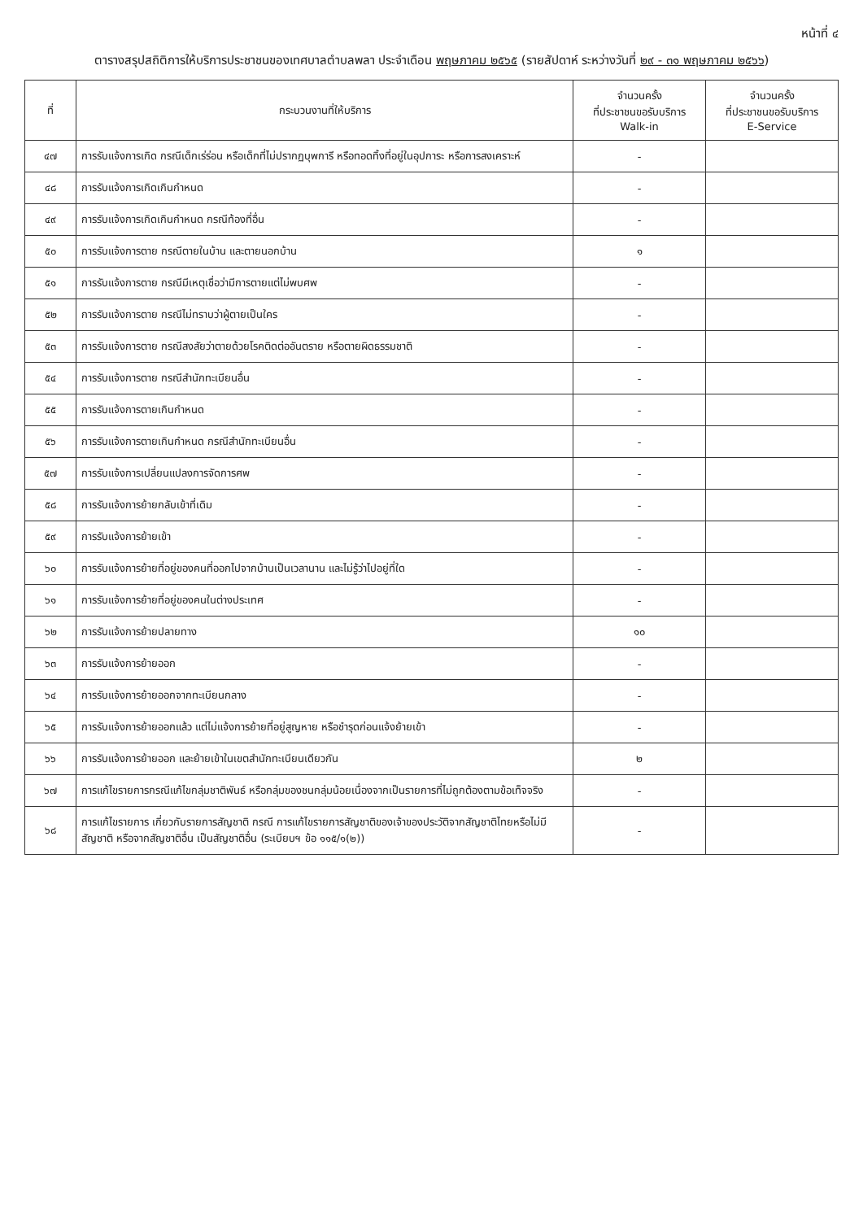หน้าที่ ๔
ตารางสรุปสถิติการให้บริการประชาชนของเทศบาลตำบลพลา ประจำเดือน พฤษภาคม ๒๕๖๕ (รายสัปดาห์ ระหว่างวันที่ ๒๙ - ๓๑ พฤษภาคม ๒๕๖๖)
| ที่ | กระบวนงานที่ให้บริการ | จำนวนครั้ง ที่ประชาชนขอรับบริการ Walk-in | จำนวนครั้ง ที่ประชาชนขอรับบริการ E-Service |
| --- | --- | --- | --- |
| ๔๗ | การรับแจ้งการเกิด กรณีเด็กเร่ร่อน หรือเด็กที่ไม่ปรากฏบุพการี หรือทอดทิ้งที่อยู่ในอุปการะ หรือการสงเคราะห์ | - | |
| ๔๘ | การรับแจ้งการเกิดเกินกำหนด | - | |
| ๔๙ | การรับแจ้งการเกิดเกินกำหนด กรณีท้องที่อื่น | - | |
| ๕๐ | การรับแจ้งการตาย กรณีตายในบ้าน และตายนอกบ้าน | ๑ | |
| ๕๑ | การรับแจ้งการตาย กรณีมีเหตุเชื่อว่ามีการตายแต่ไม่พบศพ | - | |
| ๕๒ | การรับแจ้งการตาย กรณีไม่ทราบว่าผู้ตายเป็นใคร | - | |
| ๕๓ | การรับแจ้งการตาย กรณีสงสัยว่าตายด้วยโรคติดต่ออันตราย หรือตายผิดธรรมชาติ | - | |
| ๕๔ | การรับแจ้งการตาย กรณีสำนักทะเบียนอื่น | - | |
| ๕๕ | การรับแจ้งการตายเกินกำหนด | - | |
| ๕๖ | การรับแจ้งการตายเกินกำหนด กรณีสำนักทะเบียนอื่น | - | |
| ๕๗ | การรับแจ้งการเปลี่ยนแปลงการจัดการศพ | - | |
| ๕๘ | การรับแจ้งการย้ายกลับเข้าที่เดิม | - | |
| ๕๙ | การรับแจ้งการย้ายเข้า | - | |
| ๖๐ | การรับแจ้งการย้ายที่อยู่ของคนที่ออกไปจากบ้านเป็นเวลานาน และไม่รู้ว่าไปอยู่ที่ใด | - | |
| ๖๑ | การรับแจ้งการย้ายที่อยู่ของคนในต่างประเทศ | - | |
| ๖๒ | การรับแจ้งการย้ายปลายทาง | ๑๐ | |
| ๖๓ | การรับแจ้งการย้ายออก | - | |
| ๖๔ | การรับแจ้งการย้ายออกจากทะเบียนกลาง | - | |
| ๖๕ | การรับแจ้งการย้ายออกแล้ว แต่ไม่แจ้งการย้ายที่อยู่สูญหาย หรือชำรุดก่อนแจ้งย้ายเข้า | - | |
| ๖๖ | การรับแจ้งการย้ายออก และย้ายเข้าในเขตสำนักทะเบียนเดียวกัน | ๒ | |
| ๖๗ | การแก้ไขรายการกรณีแก้ไขกลุ่มชาติพันธ์ หรือกลุ่มของชนกลุ่มน้อยเนื่องจากเป็นรายการที่ไม่ถูกต้องตามข้อเท็จจริง | - | |
| ๖๘ | การแก้ไขรายการ เกี่ยวกับรายการสัญชาติ กรณี การแก้ไขรายการสัญชาติของเจ้าของประวัติจากสัญชาติไทยหรือไม่มีสัญชาติ หรือจากสัญชาติอื่น เป็นสัญชาติอื่น (ระเบียบฯ ข้อ ๑๑๕/๑(๒)) | - | |